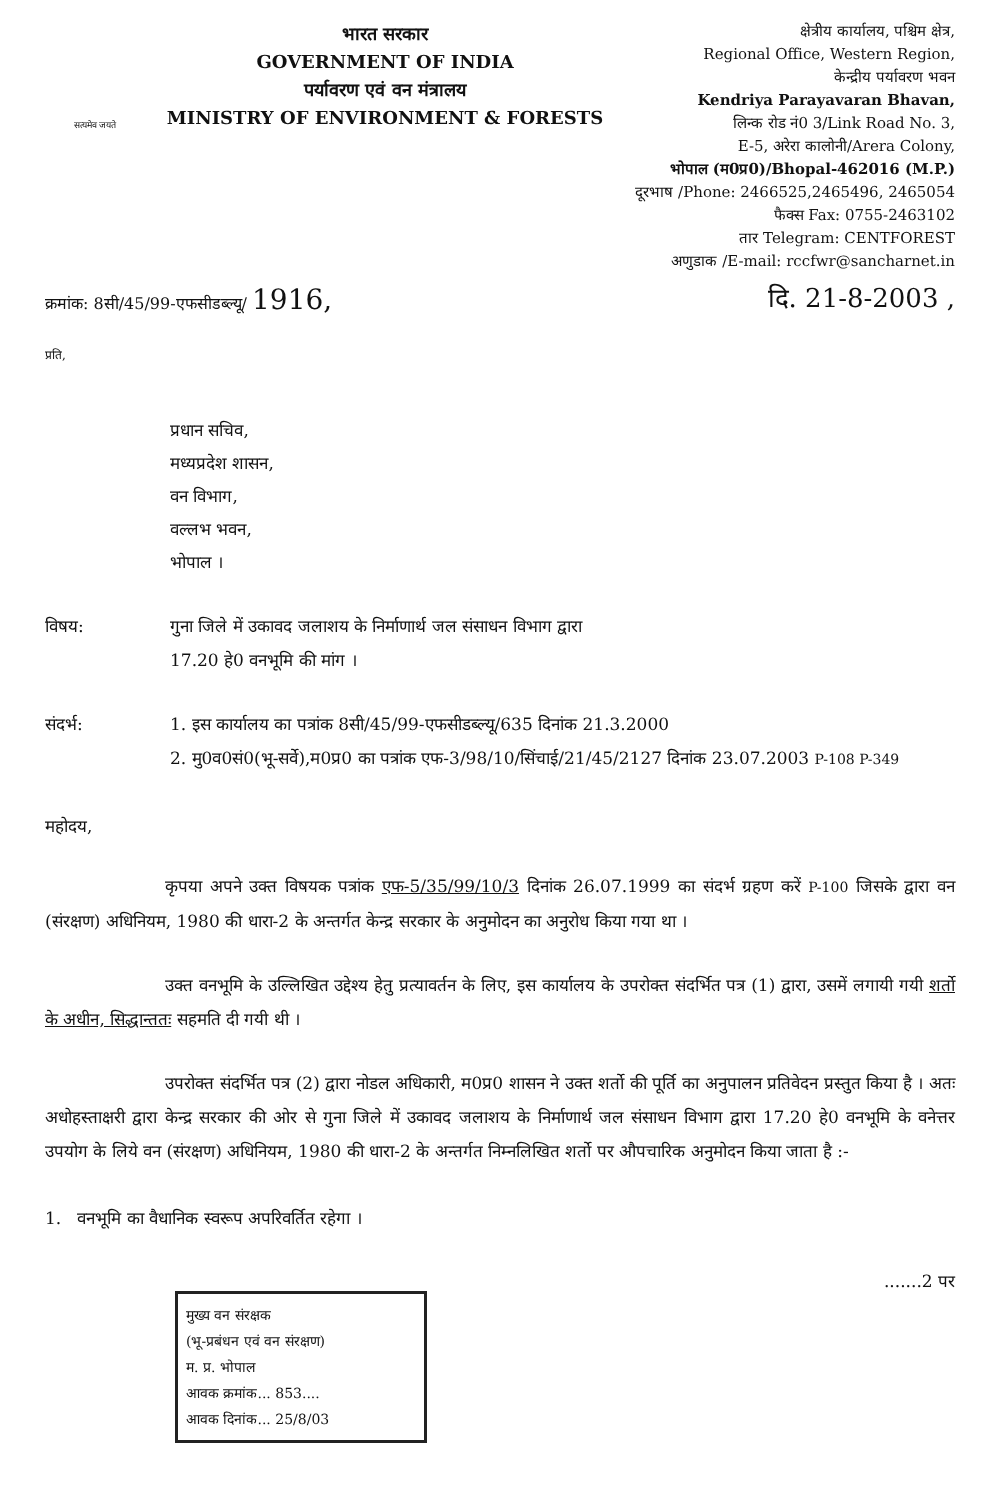सत्यमेव जयते
भारत सरकार
GOVERNMENT OF INDIA
पर्यावरण एवं वन मंत्रालय
MINISTRY OF ENVIRONMENT & FORESTS
क्षेत्रीय कार्यालय, पश्चिम क्षेत्र,
Regional Office, Western Region,
केन्द्रीय पर्यावरण भवन
Kendriya Parayavaran Bhavan,
लिन्क रोड नं0 3/Link Road No. 3,
E-5, अरेरा कालोनी/Arera Colony,
भोपाल (म0प्र0)/Bhopal-462016 (M.P.)
दूरभाष /Phone: 2466525,2465496, 2465054
फैक्स Fax: 0755-2463102
तार Telegram: CENTFOREST
अणुडाक /E-mail: rccfwr@sancharnet.in
क्रमांक: 8सी/45/99-एफसीडब्ल्यू/ 1916, दि. 21-8-2003 ,
प्रति,
प्रधान सचिव,
मध्यप्रदेश शासन,
वन विभाग,
वल्लभ भवन,
भोपाल ।
विषय: गुना जिले में उकावद जलाशय के निर्माणार्थ जल संसाधन विभाग द्वारा
17.20 हे0 वनभूमि की मांग ।
संदर्भ: 1. इस कार्यालय का पत्रांक 8सी/45/99-एफसीडब्ल्यू/635 दिनांक 21.3.2000
2. मु0व0सं0(भू-सर्वे),म0प्र0 का पत्रांक एफ-3/98/10/सिंचाई/21/45/2127 दिनांक 23.07.2003 P-108 P-349
महोदय,
कृपया अपने उक्त विषयक पत्रांक एफ-5/35/99/10/3 दिनांक 26.07.1999 का संदर्भ ग्रहण करें P-100 जिसके द्वारा वन (संरक्षण) अधिनियम, 1980 की धारा-2 के अन्तर्गत केन्द्र सरकार के अनुमोदन का अनुरोध किया गया था ।
उक्त वनभूमि के उल्लिखित उद्देश्य हेतु प्रत्यावर्तन के लिए, इस कार्यालय के उपरोक्त संदर्भित पत्र (1) द्वारा, उसमें लगायी गयी शर्तो के अधीन, सिद्धान्ततः सहमति दी गयी थी ।
उपरोक्त संदर्भित पत्र (2) द्वारा नोडल अधिकारी, म0प्र0 शासन ने उक्त शर्तो की पूर्ति का अनुपालन प्रतिवेदन प्रस्तुत किया है । अतः अधोहस्ताक्षरी द्वारा केन्द्र सरकार की ओर से गुना जिले में उकावद जलाशय के निर्माणार्थ जल संसाधन विभाग द्वारा 17.20 हे0 वनभूमि के वनेत्तर उपयोग के लिये वन (संरक्षण) अधिनियम, 1980 की धारा-2 के अन्तर्गत निम्नलिखित शर्तो पर औपचारिक अनुमोदन किया जाता है :-
1. वनभूमि का वैधानिक स्वरूप अपरिवर्तित रहेगा ।
मुख्य वन संरक्षक
(भू-प्रबंधन एवं वन संरक्षण)
म. प्र. भोपाल
आवक क्रमांक... 853....
आवक दिनांक... 25/8/03
.......2 पर